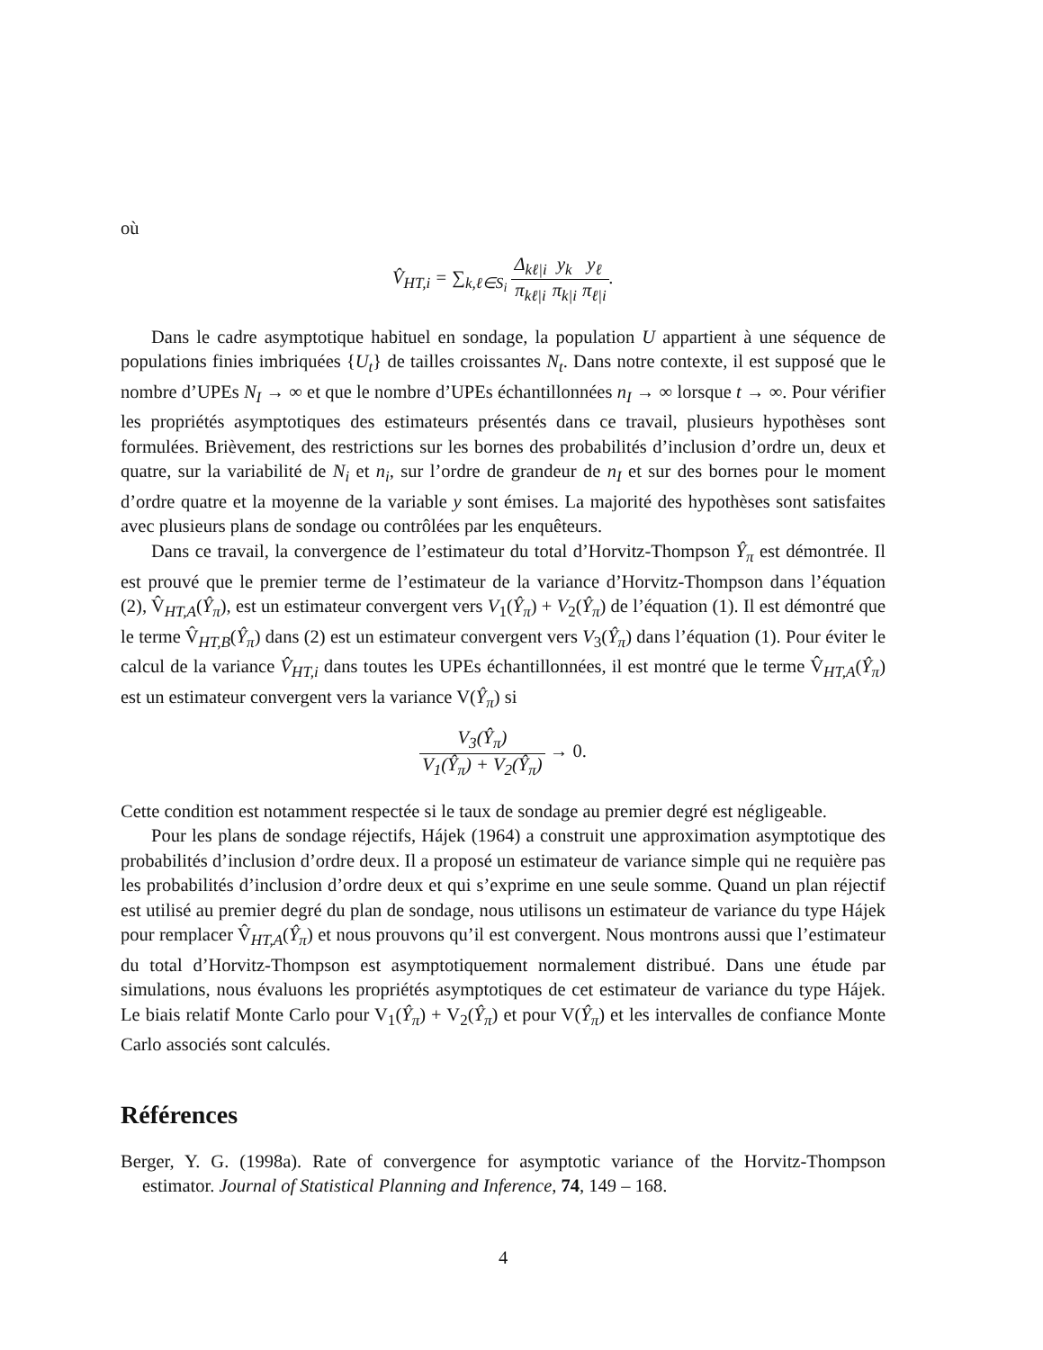où
V̂<sub>HT,i</sub> = ∑<sub>k,ℓ∈S<sub>i</sub></sub> Δ<sub>kℓ|i</sub> π<sub>kℓ|i</sub> y<sub>k</sub> π<sub>k|i</sub> y<sub>ℓ</sub> π<sub>ℓ|i</sub>.
Dans le cadre asymptotique habituel en sondage, la population U appartient à une séquence de populations finies imbriquées {U<sub>t</sub>} de tailles croissantes N<sub>t</sub>. Dans notre contexte, il est supposé que le nombre d’UPEs N<sub>I</sub> → ∞ et que le nombre d’UPEs échantillonnées n<sub>I</sub> → ∞ lorsque t → ∞. Pour vérifier les propriétés asymptotiques des estimateurs présentés dans ce travail, plusieurs hypothèses sont formulées. Brièvement, des restrictions sur les bornes des probabilités d’inclusion d’ordre un, deux et quatre, sur la variabilité de N<sub>i</sub> et n<sub>i</sub>, sur l’ordre de grandeur de n<sub>I</sub> et sur des bornes pour le moment d’ordre quatre et la moyenne de la variable y sont émises. La majorité des hypothèses sont satisfaites avec plusieurs plans de sondage ou contrôlées par les enquêteurs.
Dans ce travail, la convergence de l’estimateur du total d’Horvitz-Thompson Ŷ<sub>π</sub> est démontrée. Il est prouvé que le premier terme de l’estimateur de la variance d’Horvitz-Thompson dans l’équation (2), V̂<sub>HT,A</sub>(Ŷ<sub>π</sub>), est un estimateur convergent vers V<sub>1</sub>(Ŷ<sub>π</sub>) + V<sub>2</sub>(Ŷ<sub>π</sub>) de l’équation (1). Il est démontré que le terme V̂<sub>HT,B</sub>(Ŷ<sub>π</sub>) dans (2) est un estimateur convergent vers V<sub>3</sub>(Ŷ<sub>π</sub>) dans l’équation (1). Pour éviter le calcul de la variance V̂<sub>HT,i</sub> dans toutes les UPEs échantillonnées, il est montré que le terme V̂<sub>HT,A</sub>(Ŷ<sub>π</sub>) est un estimateur convergent vers la variance V(Ŷ<sub>π</sub>) si
V<sub>3</sub>(Ŷ<sub>π</sub>) V<sub>1</sub>(Ŷ<sub>π</sub>) + V<sub>2</sub>(Ŷ<sub>π</sub>) → 0.
Cette condition est notamment respectée si le taux de sondage au premier degré est négligeable.
Pour les plans de sondage réjectifs, Hájek (1964) a construit une approximation asymptotique des probabilités d’inclusion d’ordre deux. Il a proposé un estimateur de variance simple qui ne requière pas les probabilités d’inclusion d’ordre deux et qui s’exprime en une seule somme. Quand un plan réjectif est utilisé au premier degré du plan de sondage, nous utilisons un estimateur de variance du type Hájek pour remplacer V̂<sub>HT,A</sub>(Ŷ<sub>π</sub>) et nous prouvons qu’il est convergent. Nous montrons aussi que l’estimateur du total d’Horvitz-Thompson est asymptotiquement normalement distribué. Dans une étude par simulations, nous évaluons les propriétés asymptotiques de cet estimateur de variance du type Hájek. Le biais relatif Monte Carlo pour V<sub>1</sub>(Ŷ<sub>π</sub>) + V<sub>2</sub>(Ŷ<sub>π</sub>) et pour V(Ŷ<sub>π</sub>) et les intervalles de confiance Monte Carlo associés sont calculés.
Références
Berger, Y. G. (1998a). Rate of convergence for asymptotic variance of the Horvitz-Thompson estimator. Journal of Statistical Planning and Inference, 74, 149 – 168.
4